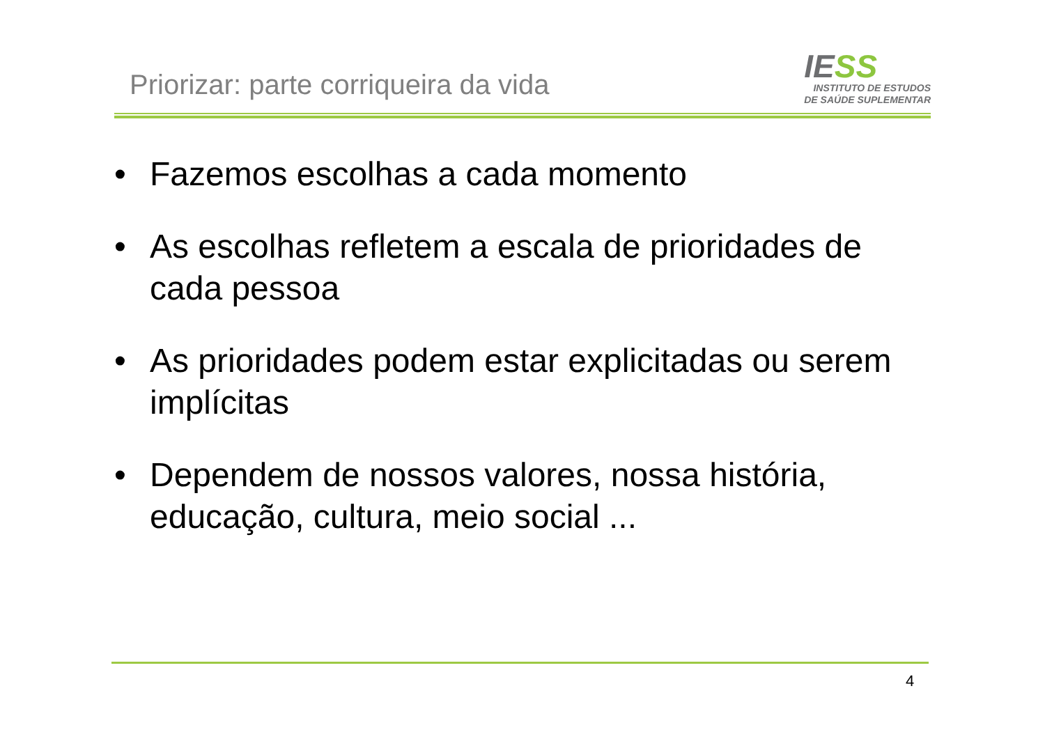Priorizar: parte corriqueira da vida
IE SS
INSTITUTO DE ESTUDOS
DE SAÚDE SUPLEMENTAR
• Fazemos escolhas a cada momento
• As escolhas refletem a escala de prioridades de cada pessoa
• As prioridades podem estar explicitadas ou serem implícitas
• Dependem de nossos valores, nossa história, educação, cultura, meio social ...
4